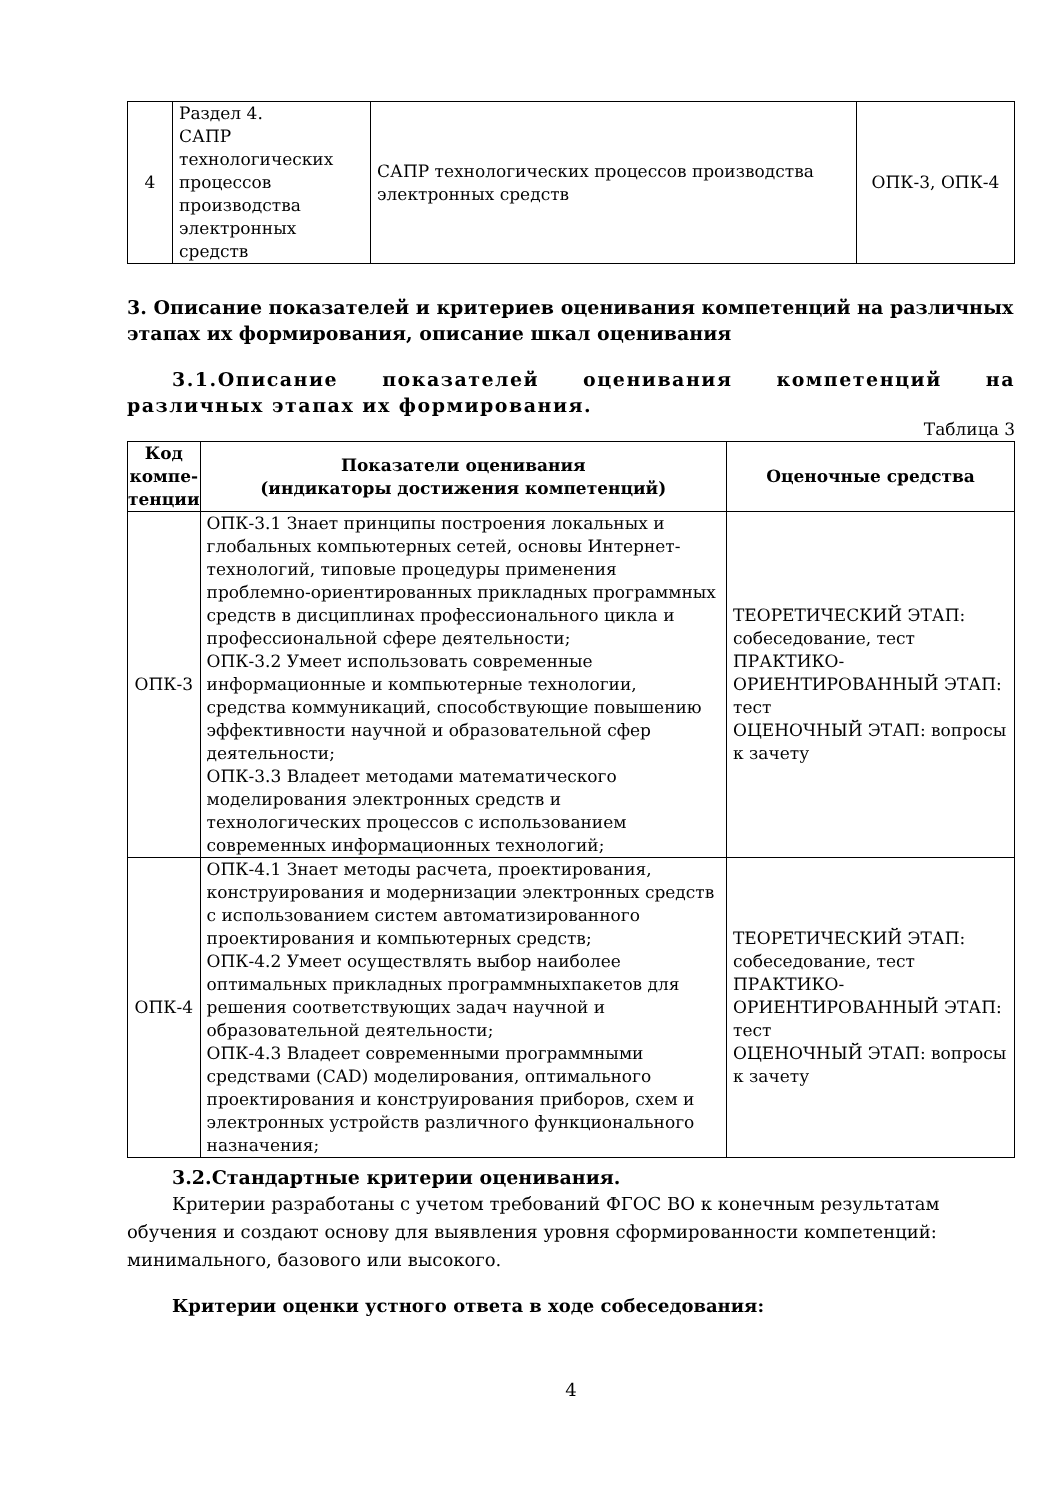| 4 | Раздел 4. САПР технологических процессов производства электронных средств | САПР технологических процессов производства электронных средств | ОПК-3, ОПК-4 |
3. Описание показателей и критериев оценивания компетенций на различных этапах их формирования, описание шкал оценивания
3.1.Описание показателей оценивания компетенций на различных этапах их формирования.
Таблица 3
| Код компе-тенции | Показатели оценивания (индикаторы достижения компетенций) | Оценочные средства |
| --- | --- | --- |
| ОПК-3 | ОПК-3.1 Знает принципы построения локальных и глобальных компьютерных сетей, основы Интернет-технологий, типовые процедуры применения проблемно-ориентированных прикладных программных средств в дисциплинах профессионального цикла и профессиональной сфере деятельности; ОПК-3.2 Умеет использовать современные информационные и компьютерные технологии, средства коммуникаций, способствующие повышению эффективности научной и образовательной сфер деятельности; ОПК-3.3 Владеет методами математического моделирования электронных средств и технологических процессов с использованием современных информационных технологий; | ТЕОРЕТИЧЕСКИЙ ЭТАП: собеседование, тест ПРАКТИКО-ОРИЕНТИРОВАННЫЙ ЭТАП: тест ОЦЕНОЧНЫЙ ЭТАП: вопросы к зачету |
| ОПК-4 | ОПК-4.1 Знает методы расчета, проектирования, конструирования и модернизации электронных средств с использованием систем автоматизированного проектирования и компьютерных средств; ОПК-4.2 Умеет осуществлять выбор наиболее оптимальных прикладных программныхпакетов для решения соответствующих задач научной и образовательной деятельности; ОПК-4.3 Владеет современными программными средствами (CAD) моделирования, оптимального проектирования и конструирования приборов, схем и электронных устройств различного функционального назначения; | ТЕОРЕТИЧЕСКИЙ ЭТАП: собеседование, тест ПРАКТИКО-ОРИЕНТИРОВАННЫЙ ЭТАП: тест ОЦЕНОЧНЫЙ ЭТАП: вопросы к зачету |
3.2.Стандартные критерии оценивания.
Критерии разработаны с учетом требований ФГОС ВО к конечным результатам обучения и создают основу для выявления уровня сформированности компетенций: минимального, базового или высокого.
Критерии оценки устного ответа в ходе собеседования:
4